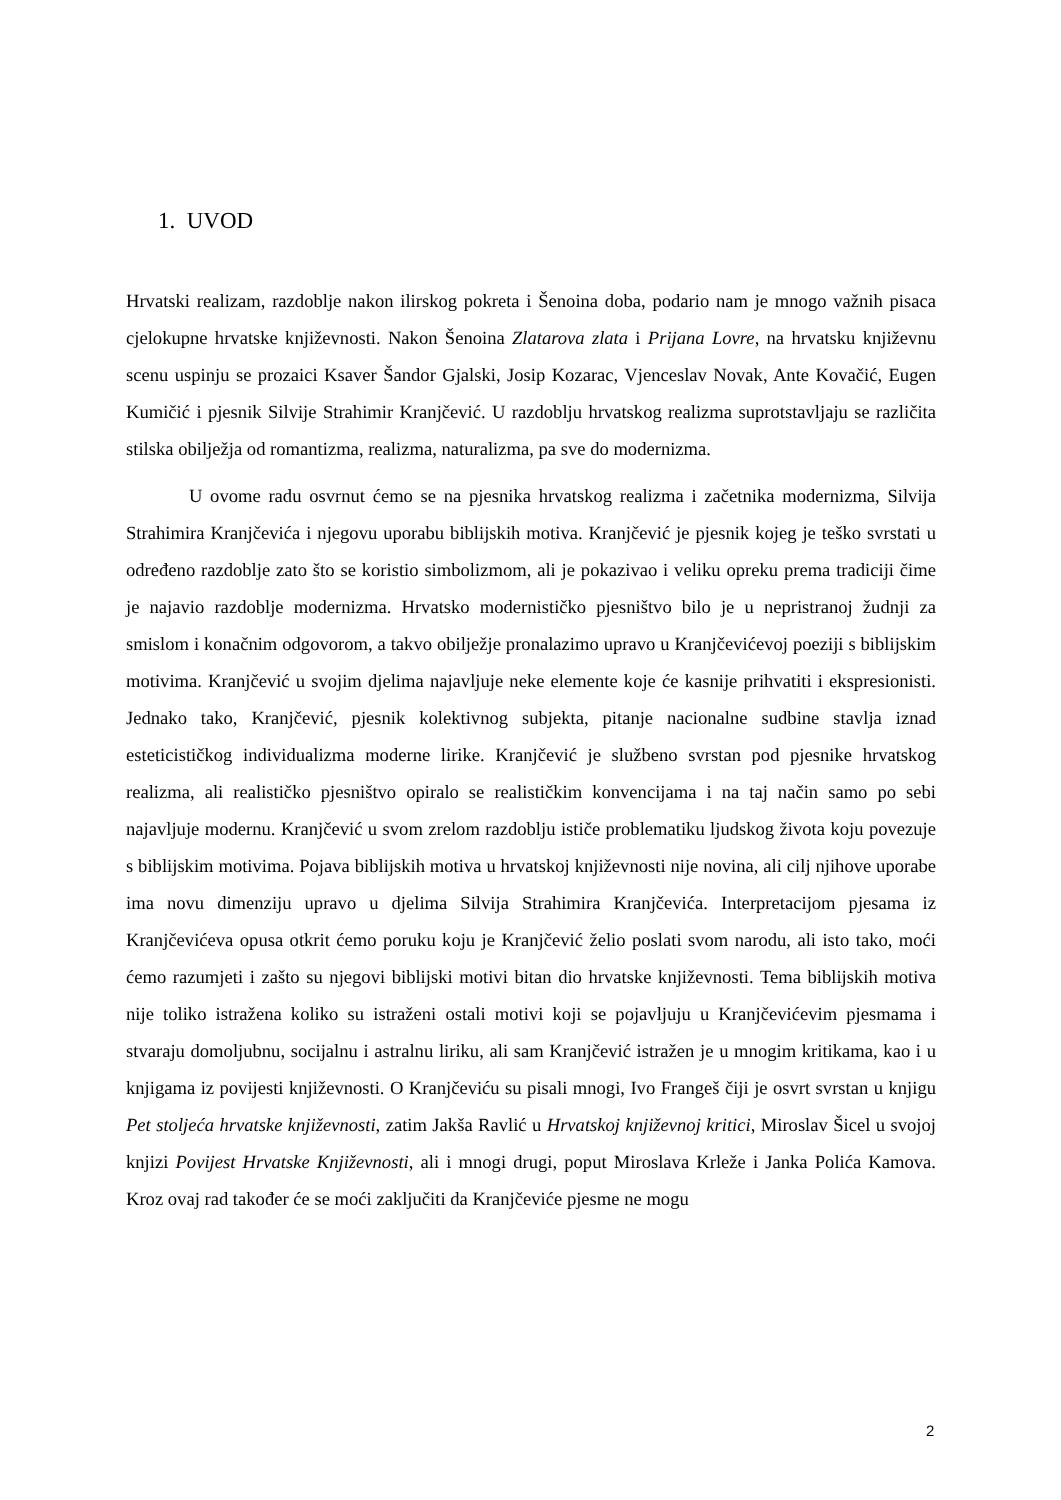1. UVOD
Hrvatski realizam, razdoblje nakon ilirskog pokreta i Šenoina doba, podario nam je mnogo važnih pisaca cjelokupne hrvatske književnosti. Nakon Šenoina Zlatarova zlata i Prijana Lovre, na hrvatsku književnu scenu uspinju se prozaici Ksaver Šandor Gjalski, Josip Kozarac, Vjenceslav Novak, Ante Kovačić, Eugen Kumičić i pjesnik Silvije Strahimir Kranjčević. U razdoblju hrvatskog realizma suprotstavljaju se različita stilska obilježja od romantizma, realizma, naturalizma, pa sve do modernizma.
U ovome radu osvrnut ćemo se na pjesnika hrvatskog realizma i začetnika modernizma, Silvija Strahimira Kranjčevića i njegovu uporabu biblijskih motiva. Kranjčević je pjesnik kojeg je teško svrstati u određeno razdoblje zato što se koristio simbolizmom, ali je pokazivao i veliku opreku prema tradiciji čime je najavio razdoblje modernizma. Hrvatsko modernističko pjesništvo bilo je u nepristranoj žudnji za smislom i konačnim odgovorom, a takvo obilježje pronalazimo upravo u Kranjčevićevoj poeziji s biblijskim motivima. Kranjčević u svojim djelima najavljuje neke elemente koje će kasnije prihvatiti i ekspresionisti. Jednako tako, Kranjčević, pjesnik kolektivnog subjekta, pitanje nacionalne sudbine stavlja iznad esteticističkog individualizma moderne lirike. Kranjčević je službeno svrstan pod pjesnike hrvatskog realizma, ali realističko pjesništvo opiralo se realističkim konvencijama i na taj način samo po sebi najavljuje modernu. Kranjčević u svom zrelom razdoblju ističe problematiku ljudskog života koju povezuje s biblijskim motivima. Pojava biblijskih motiva u hrvatskoj književnosti nije novina, ali cilj njihove uporabe ima novu dimenziju upravo u djelima Silvija Strahimira Kranjčevića. Interpretacijom pjesama iz Kranjčevićeva opusa otkrit ćemo poruku koju je Kranjčević želio poslati svom narodu, ali isto tako, moći ćemo razumjeti i zašto su njegovi biblijski motivi bitan dio hrvatske književnosti. Tema biblijskih motiva nije toliko istražena koliko su istraženi ostali motivi koji se pojavljuju u Kranjčevićevim pjesmama i stvaraju domoljubnu, socijalnu i astralnu liriku, ali sam Kranjčević istražen je u mnogim kritikama, kao i u knjigama iz povijesti književnosti. O Kranjčeviću su pisali mnogi, Ivo Frangeš čiji je osvrt svrstan u knjigu Pet stoljeća hrvatske književnosti, zatim Jakša Ravlić u Hrvatskoj književnoj kritici, Miroslav Šicel u svojoj knjizi Povijest Hrvatske Književnosti, ali i mnogi drugi, poput Miroslava Krleže i Janka Polića Kamova. Kroz ovaj rad također će se moći zaključiti da Kranjčeviće pjesme ne mogu
2